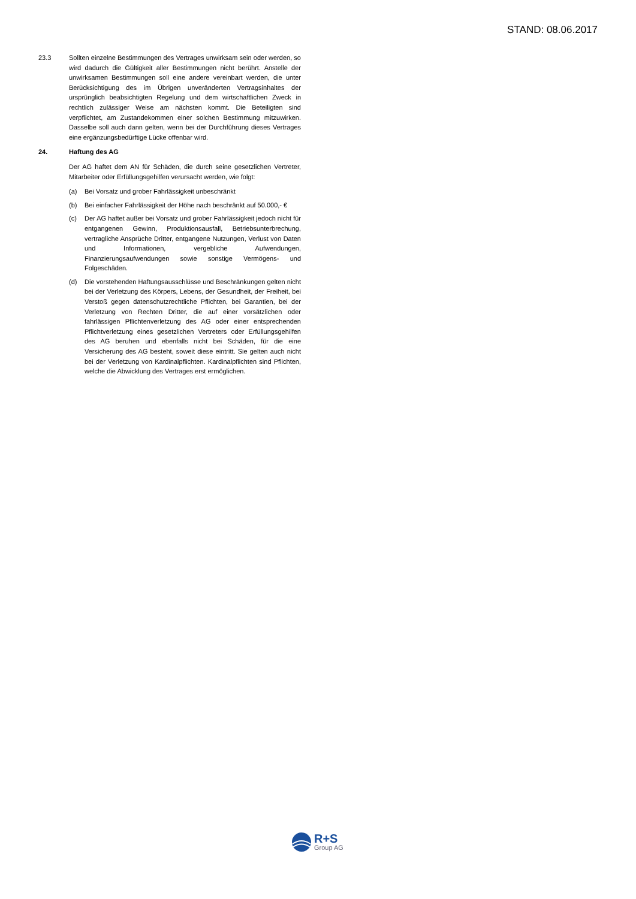STAND: 08.06.2017
23.3 Sollten einzelne Bestimmungen des Vertrages unwirksam sein oder werden, so wird dadurch die Gültigkeit aller Bestimmungen nicht berührt. Anstelle der unwirksamen Bestimmungen soll eine andere vereinbart werden, die unter Berücksichtigung des im Übrigen unveränderten Vertragsinhaltes der ursprünglich beabsichtigten Regelung und dem wirtschaftlichen Zweck in rechtlich zulässiger Weise am nächsten kommt. Die Beteiligten sind verpflichtet, am Zustandekommen einer solchen Bestimmung mitzuwirken. Dasselbe soll auch dann gelten, wenn bei der Durchführung dieses Vertrages eine ergänzungsbedürftige Lücke offenbar wird.
24. Haftung des AG
Der AG haftet dem AN für Schäden, die durch seine gesetzlichen Vertreter, Mitarbeiter oder Erfüllungsgehilfen verursacht werden, wie folgt:
(a) Bei Vorsatz und grober Fahrlässigkeit unbeschränkt
(b) Bei einfacher Fahrlässigkeit der Höhe nach beschränkt auf 50.000,- €
(c) Der AG haftet außer bei Vorsatz und grober Fahrlässigkeit jedoch nicht für entgangenen Gewinn, Produktionsausfall, Betriebsunterbrechung, vertragliche Ansprüche Dritter, entgangene Nutzungen, Verlust von Daten und Informationen, vergebliche Aufwendungen, Finanzierungsaufwendungen sowie sonstige Vermögens- und Folgeschäden.
(d) Die vorstehenden Haftungsausschlüsse und Beschränkungen gelten nicht bei der Verletzung des Körpers, Lebens, der Gesundheit, der Freiheit, bei Verstoß gegen datenschutzrechtliche Pflichten, bei Garantien, bei der Verletzung von Rechten Dritter, die auf einer vorsätzlichen oder fahrlässigen Pflichtenverletzung des AG oder einer entsprechenden Pflichtverletzung eines gesetzlichen Vertreters oder Erfüllungsgehilfen des AG beruhen und ebenfalls nicht bei Schäden, für die eine Versicherung des AG besteht, soweit diese eintritt. Sie gelten auch nicht bei der Verletzung von Kardinalpflichten. Kardinalpflichten sind Pflichten, welche die Abwicklung des Vertrages erst ermöglichen.
R+S
Group AG